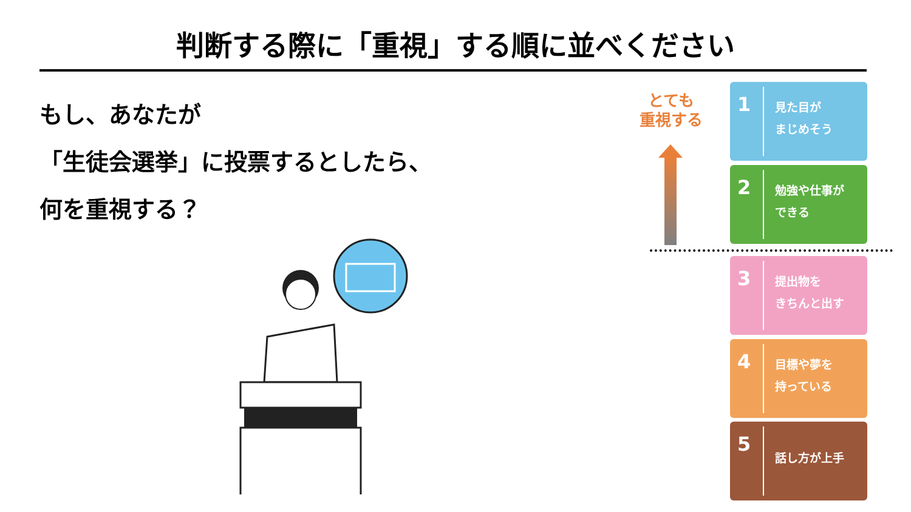判断する際に「重視」する順に並べください
もし、あなたが
「生徒会選挙」に投票するとしたら、
何を重視する？
とても
重視する
1
見た目が
まじめそう
2
勉強や仕事が
できる
3
提出物を
きちんと出す
4
目標や夢を
持っている
5
話し方が上手